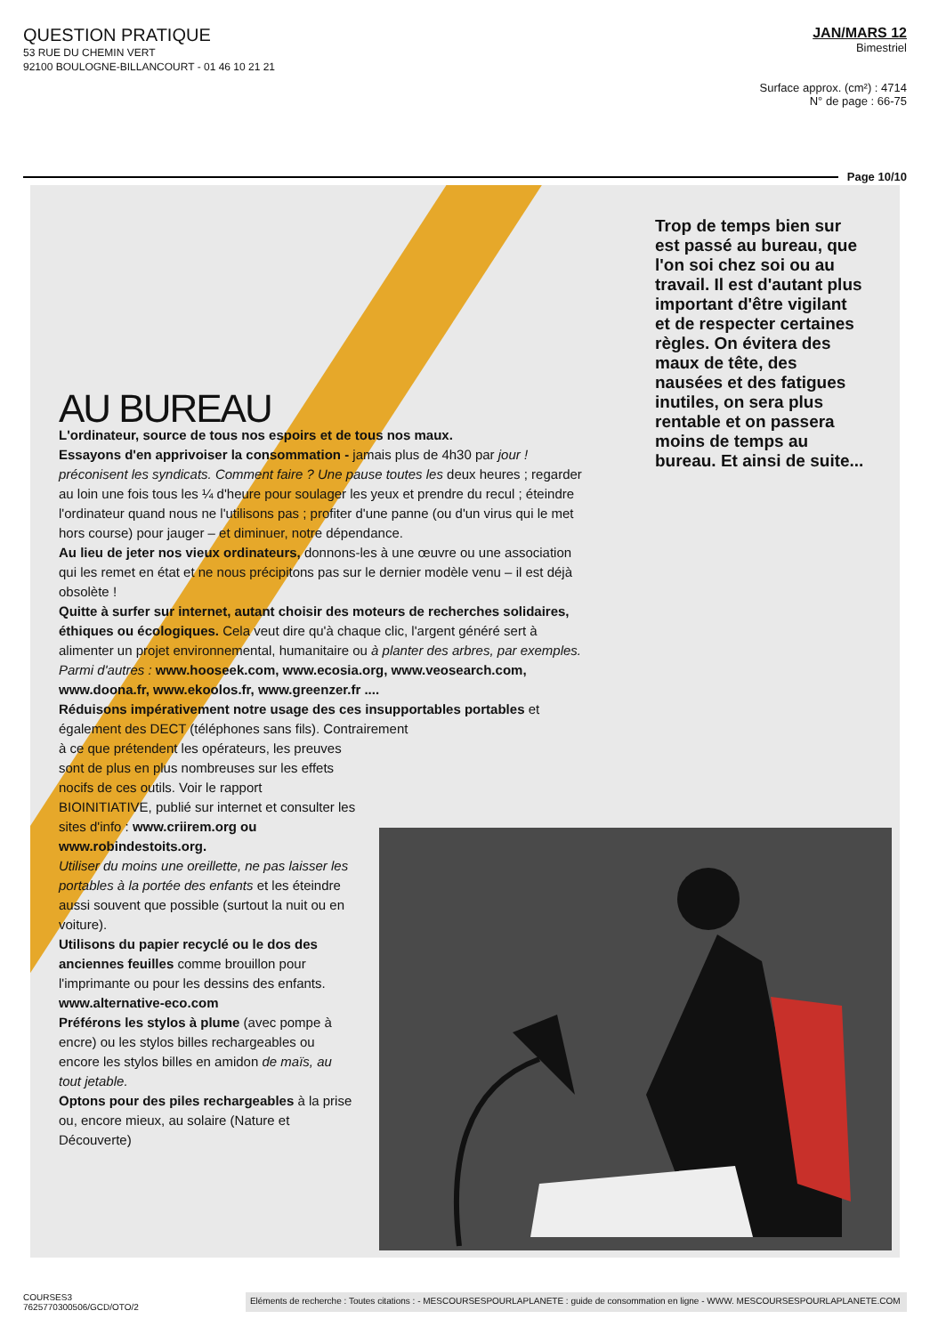QUESTION PRATIQUE
53 RUE DU CHEMIN VERT
92100 BOULOGNE-BILLANCOURT - 01 46 10 21 21
JAN/MARS 12
Bimestriel
Surface approx. (cm²) : 4714
N° de page : 66-75
Page 10/10
Trop de temps bien sur est passé au bureau, que l'on soi chez soi ou au travail. Il est d'autant plus important d'être vigilant et de respecter certaines règles. On évitera des maux de tête, des nausées et des fatigues inutiles, on sera plus rentable et on passera moins de temps au bureau. Et ainsi de suite...
AU BUREAU
L'ordinateur, source de tous nos espoirs et de tous nos maux.
Essayons d'en apprivoiser la consommation - jamais plus de 4h30 par jour ! préconisent les syndicats. Comment faire ? Une pause toutes les deux heures ; regarder au loin une fois tous les ¼ d'heure pour soulager les yeux et prendre du recul ; éteindre l'ordinateur quand nous ne l'utilisons pas ; profiter d'une panne (ou d'un virus qui le met hors course) pour jauger – et diminuer, notre dépendance.
Au lieu de jeter nos vieux ordinateurs, donnons-les à une œuvre ou une association qui les remet en état et ne nous précipitons pas sur le dernier modèle venu – il est déjà obsolète !
Quitte à surfer sur internet, autant choisir des moteurs de recherches solidaires, éthiques ou écologiques. Cela veut dire qu'à chaque clic, l'argent généré sert à alimenter un projet environnemental, humanitaire ou à planter des arbres, par exemples. Parmi d'autres : www.hooseek.com, www.ecosia.org, www.veosearch.com, www.doona.fr, www.ekoolos.fr, www.greenzer.fr ....
Réduisons impérativement notre usage des ces insupportables portables et également des DECT (téléphones sans fils). Contrairement
à ce que prétendent les opérateurs, les preuves sont de plus en plus nombreuses sur les effets nocifs de ces outils. Voir le rapport BIOINITIATIVE, publié sur internet et consulter les sites d'info : www.criirem.org ou www.robindestoits.org.
Utiliser du moins une oreillette, ne pas laisser les portables à la portée des enfants et les éteindre aussi souvent que possible (surtout la nuit ou en voiture).
Utilisons du papier recyclé ou le dos des anciennes feuilles comme brouillon pour l'imprimante ou pour les dessins des enfants. www.alternative-eco.com
Préférons les stylos à plume (avec pompe à encre) ou les stylos billes rechargeables ou encore les stylos billes en amidon de maïs, au tout jetable.
Optons pour des piles rechargeables à la prise ou, encore mieux, au solaire (Nature et Découverte)
COURSES3
7625770300506/GCD/OTO/2
Eléments de recherche : Toutes citations : - MESCOURSESPOURLAPLANETE : guide de consommation en ligne - WWW. MESCOURSESPOURLAPLANETE.COM